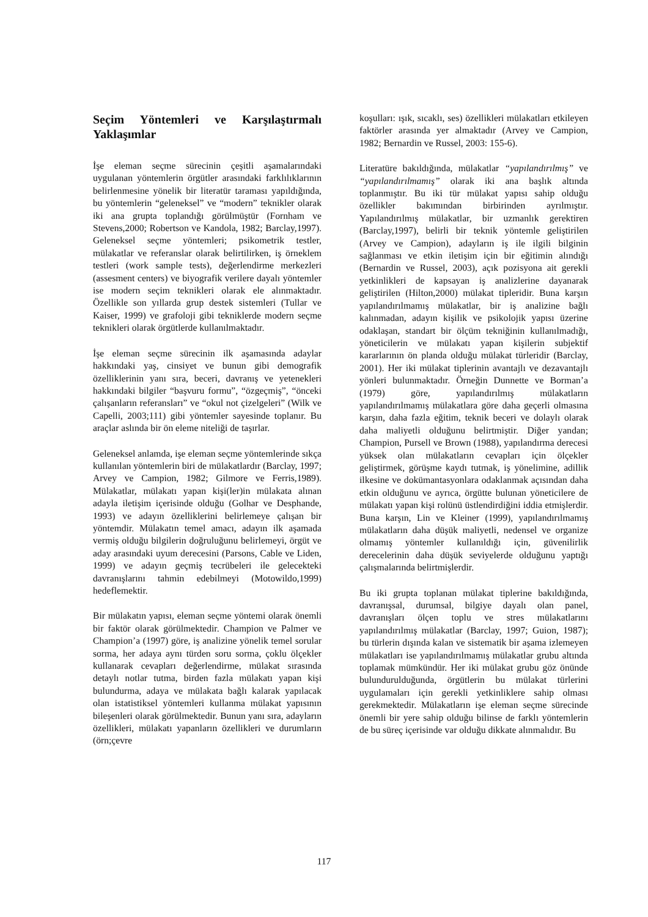Seçim Yöntemleri ve Karşılaştırmalı Yaklaşımlar
İşe eleman seçme sürecinin çeşitli aşamalarındaki uygulanan yöntemlerin örgütler arasındaki farklılıklarının belirlenmesine yönelik bir literatür taraması yapıldığında, bu yöntemlerin “geleneksel” ve “modern” teknikler olarak iki ana grupta toplandığı görülmüştür (Fornham ve Stevens,2000; Robertson ve Kandola, 1982; Barclay,1997). Geleneksel seçme yöntemleri; psikometrik testler, mülakatlar ve referanslar olarak belirtilirken, iş örneklem testleri (work sample tests), değerlendirme merkezleri (assesment centers) ve biyografik verilere dayalı yöntemler ise modern seçim teknikleri olarak ele alınmaktadır. Özellikle son yıllarda grup destek sistemleri (Tullar ve Kaiser, 1999) ve grafoloji gibi tekniklerde modern seçme teknikleri olarak örgütlerde kullanılmaktadır.
İşe eleman seçme sürecinin ilk aşamasında adaylar hakkındaki yaş, cinsiyet ve bunun gibi demografik özelliklerinin yanı sıra, beceri, davranış ve yetenekleri hakkındaki bilgiler “başvuru formu”, “özgeçmiş”, “önceki çalışanların referansları” ve “okul not çizelgeleri” (Wilk ve Capelli, 2003;111) gibi yöntemler sayesinde toplanır. Bu araçlar aslında bir ön eleme niteliği de taşırlar.
Geleneksel anlamda, işe eleman seçme yöntemlerinde sıkça kullanılan yöntemlerin biri de mülakatlardır (Barclay, 1997; Arvey ve Campion, 1982; Gilmore ve Ferris,1989). Mülakatlar, mülakatı yapan kişi(ler)in mülakata alınan adayla iletişim içerisinde olduğu (Golhar ve Desphande, 1993) ve adayın özelliklerini belirlemeye çalışan bir yöntemdir. Mülakatın temel amacı, adayın ilk aşamada vermiş olduğu bilgilerin doğruluğunu belirlemeyi, örgüt ve aday arasındaki uyum derecesini (Parsons, Cable ve Liden, 1999) ve adayın geçmiş tecrübeleri ile gelecekteki davranışlarını tahmin edebilmeyi (Motowildo,1999) hedeflemektir.
Bir mülakatın yapısı, eleman seçme yöntemi olarak önemli bir faktör olarak görülmektedir. Champion ve Palmer ve Champion’a (1997) göre, iş analizine yönelik temel sorular sorma, her adaya aynı türden soru sorma, çoklu ölçekler kullanarak cevapları değerlendirme, mülakat sırasında detaylı notlar tutma, birden fazla mülakatı yapan kişi bulundurma, adaya ve mülakata bağlı kalarak yapılacak olan istatistiksel yöntemleri kullanma mülakat yapısının bileşenleri olarak görülmektedir. Bunun yanı sıra, adayların özellikleri, mülakatı yapanların özellikleri ve durumların (örn;çevre
koşulları: ışık, sıcaklı, ses) özellikleri mülakatları etkileyen faktörler arasında yer almaktadır (Arvey ve Campion, 1982; Bernardin ve Russel, 2003: 155-6).
Literatüre bakıldığında, mülakatlar “yapılandırılmış” ve “yapılandırılmamış” olarak iki ana başlık altında toplanmıştır. Bu iki tür mülakat yapısı sahip olduğu özellikler bakımından birbirinden ayrılmıştır. Yapılandırılmış mülakatlar, bir uzmanlık gerektiren (Barclay,1997), belirli bir teknik yöntemle geliştirilen (Arvey ve Campion), adayların iş ile ilgili bilginin sağlanması ve etkin iletişim için bir eğitimin alındığı (Bernardin ve Russel, 2003), açık pozisyona ait gerekli yetkinlikleri de kapsayan iş analizlerine dayanarak geliştirilen (Hilton,2000) mülakat tipleridir. Buna karşın yapılandırılmamış mülakatlar, bir iş analizine bağlı kalınmadan, adayın kişilik ve psikolojik yapısı üzerine odaklaşan, standart bir ölçüm tekniğinin kullanılmadığı, yöneticilerin ve mülakatı yapan kişilerin subjektif kararlarının ön planda olduğu mülakat türleridir (Barclay, 2001). Her iki mülakat tiplerinin avantajlı ve dezavantajlı yönleri bulunmaktadır. Örneğin Dunnette ve Borman’a (1979) göre, yapılandırılmış mülakatların yapılandırılmamış mülakatlara göre daha geçerli olmasına karşın, daha fazla eğitim, teknik beceri ve dolaylı olarak daha maliyetli olduğunu belirtmiştir. Diğer yandan; Champion, Pursell ve Brown (1988), yapılandırma derecesi yüksek olan mülakatların cevapları için ölçekler geliştirmek, görüşme kaydı tutmak, iş yönelimine, adillik ilkesine ve dokümantasyonlara odaklanmak açısından daha etkin olduğunu ve ayrıca, örgütte bulunan yöneticilere de mülakatı yapan kişi rolünü üstlendirdiğini iddia etmişlerdir. Buna karşın, Lin ve Kleiner (1999), yapılandırılmamış mülakatların daha düşük maliyetli, nedensel ve organize olmamış yöntemler kullanıldığı için, güvenilirlik derecelerinin daha düşük seviyelerde olduğunu yaptığı çalışmalarında belirtmişlerdir.
Bu iki grupta toplanan mülakat tiplerine bakıldığında, davranışsal, durumsal, bilgiye dayalı olan panel, davranışları ölçen toplu ve stres mülakatlarını yapılandırılmış mülakatlar (Barclay, 1997; Guion, 1987); bu türlerin dışında kalan ve sistematik bir aşama izlemeyen mülakatları ise yapılandırılmamış mülakatlar grubu altında toplamak mümkündür. Her iki mülakat grubu göz önünde bulundurulduğunda, örgütlerin bu mülakat türlerini uygulamaları için gerekli yetkinliklere sahip olması gerekmektedir. Mülakatların işe eleman seçme sürecinde önemli bir yere sahip olduğu bilinse de farklı yöntemlerin de bu süreç içerisinde var olduğu dikkate alınmalıdır. Bu
117